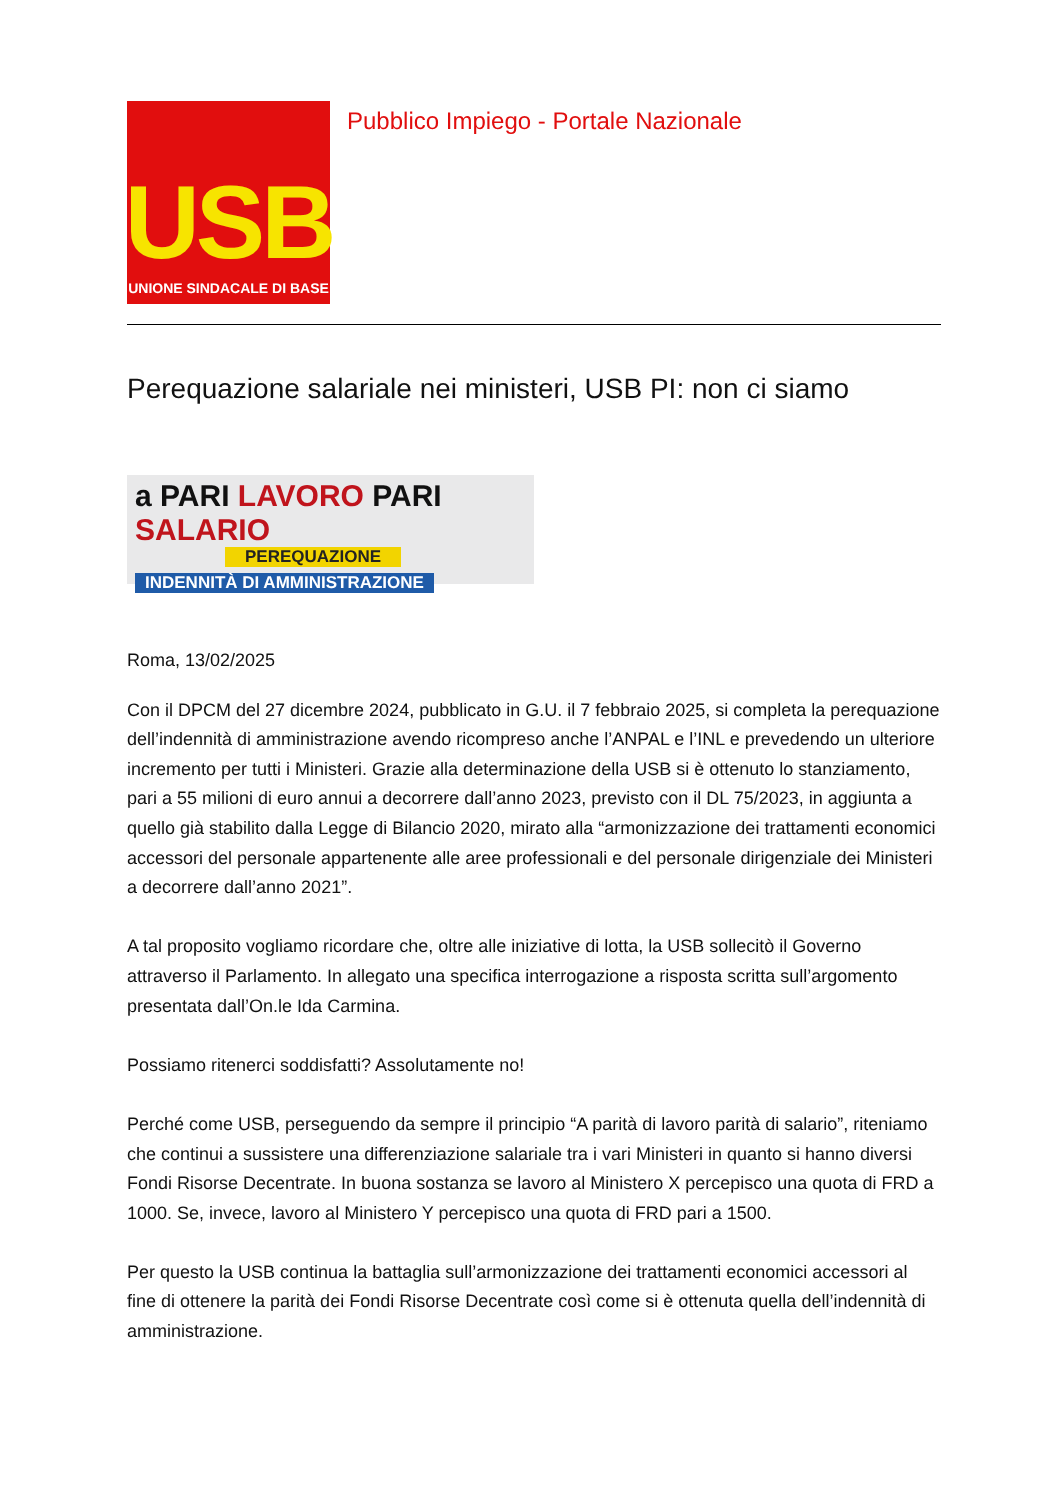USB
UNIONE SINDACALE DI BASE
Pubblico Impiego - Portale Nazionale
Perequazione salariale nei ministeri, USB PI: non ci siamo
a PARI LAVORO PARI SALARIO
PEREQUAZIONE
INDENNITÀ DI AMMINISTRAZIONE
Roma, 13/02/2025
Con il DPCM del 27 dicembre 2024, pubblicato in G.U. il 7 febbraio 2025, si completa la perequazione dell’indennità di amministrazione avendo ricompreso anche l’ANPAL e l’INL e prevedendo un ulteriore incremento per tutti i Ministeri. Grazie alla determinazione della USB si è ottenuto lo stanziamento, pari a 55 milioni di euro annui a decorrere dall’anno 2023, previsto con il DL 75/2023, in aggiunta a quello già stabilito dalla Legge di Bilancio 2020, mirato alla “armonizzazione dei trattamenti economici accessori del personale appartenente alle aree professionali e del personale dirigenziale dei Ministeri a decorrere dall’anno 2021”.
A tal proposito vogliamo ricordare che, oltre alle iniziative di lotta, la USB sollecitò il Governo attraverso il Parlamento. In allegato una specifica interrogazione a risposta scritta sull’argomento presentata dall’On.le Ida Carmina.
Possiamo ritenerci soddisfatti? Assolutamente no!
Perché come USB, perseguendo da sempre il principio “A parità di lavoro parità di salario”, riteniamo che continui a sussistere una differenziazione salariale tra i vari Ministeri in quanto si hanno diversi Fondi Risorse Decentrate. In buona sostanza se lavoro al Ministero X percepisco una quota di FRD a 1000. Se, invece, lavoro al Ministero Y percepisco una quota di FRD pari a 1500.
Per questo la USB continua la battaglia sull’armonizzazione dei trattamenti economici accessori al fine di ottenere la parità dei Fondi Risorse Decentrate così come si è ottenuta quella dell’indennità di amministrazione.